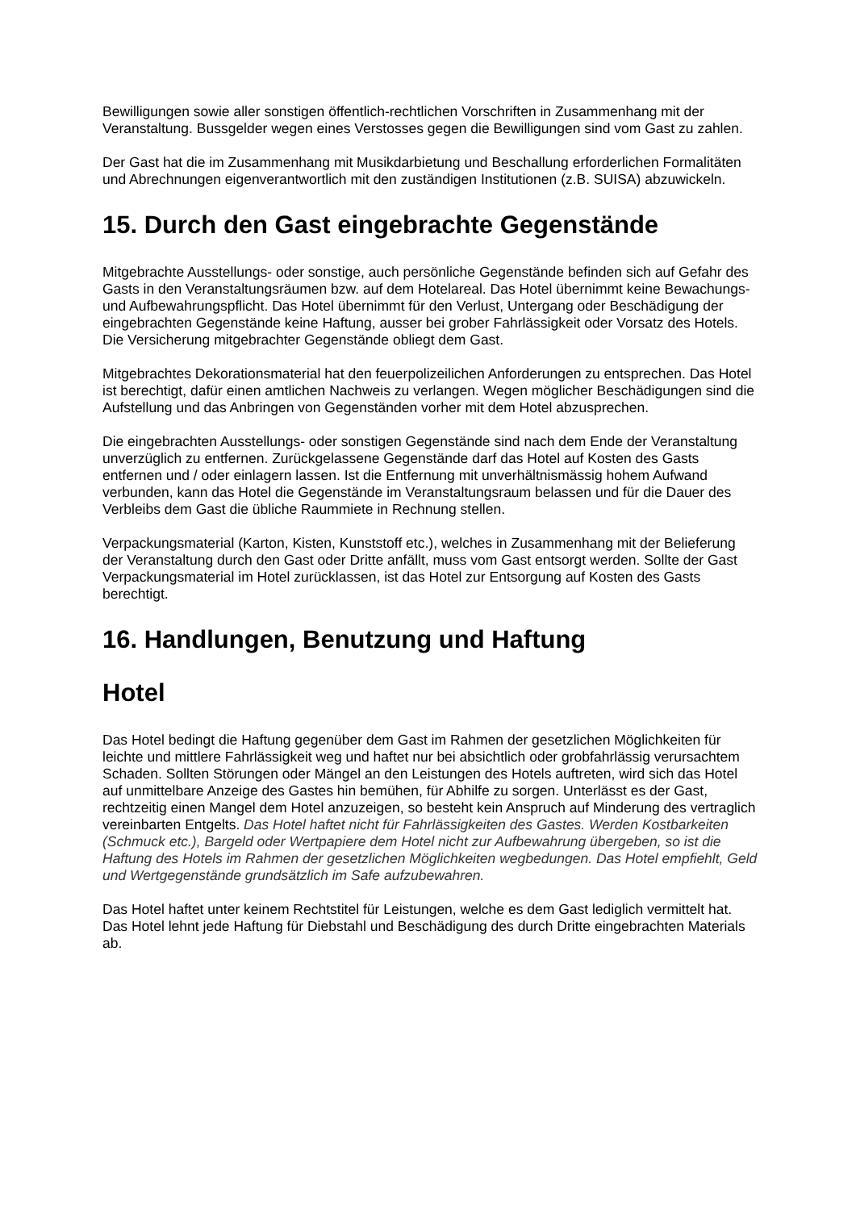Bewilligungen sowie aller sonstigen öffentlich-rechtlichen Vorschriften in Zusammenhang mit der Veranstaltung. Bussgelder wegen eines Verstosses gegen die Bewilligungen sind vom Gast zu zahlen.
Der Gast hat die im Zusammenhang mit Musikdarbietung und Beschallung erforderlichen Formalitäten und Abrechnungen eigenverantwortlich mit den zuständigen Institutionen (z.B. SUISA) abzuwickeln.
15. Durch den Gast eingebrachte Gegenstände
Mitgebrachte Ausstellungs- oder sonstige, auch persönliche Gegenstände befinden sich auf Gefahr des Gasts in den Veranstaltungsräumen bzw. auf dem Hotelareal. Das Hotel übernimmt keine Bewachungs- und Aufbewahrungspflicht. Das Hotel übernimmt für den Verlust, Untergang oder Beschädigung der eingebrachten Gegenstände keine Haftung, ausser bei grober Fahrlässigkeit oder Vorsatz des Hotels. Die Versicherung mitgebrachter Gegenstände obliegt dem Gast.
Mitgebrachtes Dekorationsmaterial hat den feuerpolizeilichen Anforderungen zu entsprechen. Das Hotel ist berechtigt, dafür einen amtlichen Nachweis zu verlangen. Wegen möglicher Beschädigungen sind die Aufstellung und das Anbringen von Gegenständen vorher mit dem Hotel abzusprechen.
Die eingebrachten Ausstellungs- oder sonstigen Gegenstände sind nach dem Ende der Veranstaltung unverzüglich zu entfernen. Zurückgelassene Gegenstände darf das Hotel auf Kosten des Gasts entfernen und / oder einlagern lassen. Ist die Entfernung mit unverhältnismässig hohem Aufwand verbunden, kann das Hotel die Gegenstände im Veranstaltungsraum belassen und für die Dauer des Verbleibs dem Gast die übliche Raummiete in Rechnung stellen.
Verpackungsmaterial (Karton, Kisten, Kunststoff etc.), welches in Zusammenhang mit der Belieferung der Veranstaltung durch den Gast oder Dritte anfällt, muss vom Gast entsorgt werden. Sollte der Gast Verpackungsmaterial im Hotel zurücklassen, ist das Hotel zur Entsorgung auf Kosten des Gasts berechtigt.
16. Handlungen, Benutzung und Haftung
Hotel
Das Hotel bedingt die Haftung gegenüber dem Gast im Rahmen der gesetzlichen Möglichkeiten für leichte und mittlere Fahrlässigkeit weg und haftet nur bei absichtlich oder grobfahrlässig verursachtem Schaden. Sollten Störungen oder Mängel an den Leistungen des Hotels auftreten, wird sich das Hotel auf unmittelbare Anzeige des Gastes hin bemühen, für Abhilfe zu sorgen. Unterlässt es der Gast, rechtzeitig einen Mangel dem Hotel anzuzeigen, so besteht kein Anspruch auf Minderung des vertraglich vereinbarten Entgelts. Das Hotel haftet nicht für Fahrlässigkeiten des Gastes. Werden Kostbarkeiten (Schmuck etc.), Bargeld oder Wertpapiere dem Hotel nicht zur Aufbewahrung übergeben, so ist die Haftung des Hotels im Rahmen der gesetzlichen Möglichkeiten wegbedungen. Das Hotel empfiehlt, Geld und Wertgegenstände grundsätzlich im Safe aufzubewahren.
Das Hotel haftet unter keinem Rechtstitel für Leistungen, welche es dem Gast lediglich vermittelt hat. Das Hotel lehnt jede Haftung für Diebstahl und Beschädigung des durch Dritte eingebrachten Materials ab.